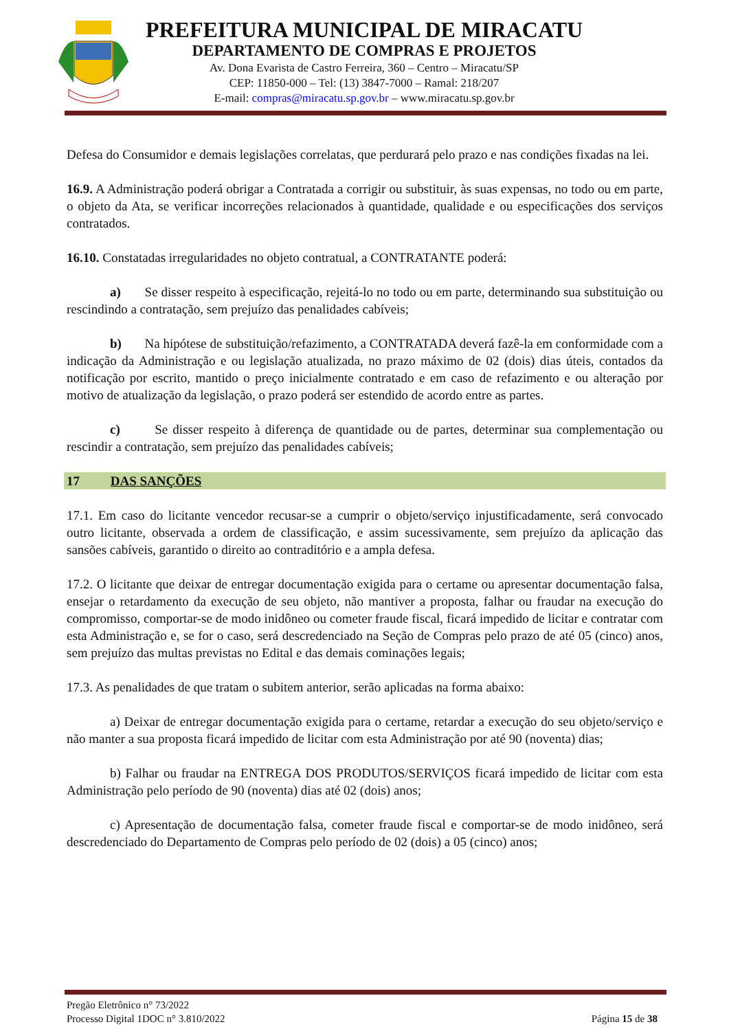PREFEITURA MUNICIPAL DE MIRACATU
DEPARTAMENTO DE COMPRAS E PROJETOS
Av. Dona Evarista de Castro Ferreira, 360 – Centro – Miracatu/SP
CEP: 11850-000 – Tel: (13) 3847-7000 – Ramal: 218/207
E-mail: compras@miracatu.sp.gov.br – www.miracatu.sp.gov.br
Defesa do Consumidor e demais legislações correlatas, que perdurará pelo prazo e nas condições fixadas na lei.
16.9. A Administração poderá obrigar a Contratada a corrigir ou substituir, às suas expensas, no todo ou em parte, o objeto da Ata, se verificar incorreções relacionados à quantidade, qualidade e ou especificações dos serviços contratados.
16.10. Constatadas irregularidades no objeto contratual, a CONTRATANTE poderá:
a) Se disser respeito à especificação, rejeitá-lo no todo ou em parte, determinando sua substituição ou rescindindo a contratação, sem prejuízo das penalidades cabíveis;
b) Na hipótese de substituição/refazimento, a CONTRATADA deverá fazê-la em conformidade com a indicação da Administração e ou legislação atualizada, no prazo máximo de 02 (dois) dias úteis, contados da notificação por escrito, mantido o preço inicialmente contratado e em caso de refazimento e ou alteração por motivo de atualização da legislação, o prazo poderá ser estendido de acordo entre as partes.
c) Se disser respeito à diferença de quantidade ou de partes, determinar sua complementação ou rescindir a contratação, sem prejuízo das penalidades cabíveis;
17 DAS SANÇÕES
17.1. Em caso do licitante vencedor recusar-se a cumprir o objeto/serviço injustificadamente, será convocado outro licitante, observada a ordem de classificação, e assim sucessivamente, sem prejuízo da aplicação das sansões cabíveis, garantido o direito ao contraditório e a ampla defesa.
17.2. O licitante que deixar de entregar documentação exigida para o certame ou apresentar documentação falsa, ensejar o retardamento da execução de seu objeto, não mantiver a proposta, falhar ou fraudar na execução do compromisso, comportar-se de modo inidôneo ou cometer fraude fiscal, ficará impedido de licitar e contratar com esta Administração e, se for o caso, será descredenciado na Seção de Compras pelo prazo de até 05 (cinco) anos, sem prejuízo das multas previstas no Edital e das demais cominações legais;
17.3. As penalidades de que tratam o subitem anterior, serão aplicadas na forma abaixo:
a) Deixar de entregar documentação exigida para o certame, retardar a execução do seu objeto/serviço e não manter a sua proposta ficará impedido de licitar com esta Administração por até 90 (noventa) dias;
b) Falhar ou fraudar na ENTREGA DOS PRODUTOS/SERVIÇOS ficará impedido de licitar com esta Administração pelo período de 90 (noventa) dias até 02 (dois) anos;
c) Apresentação de documentação falsa, cometer fraude fiscal e comportar-se de modo inidôneo, será descredenciado do Departamento de Compras pelo período de 02 (dois) a 05 (cinco) anos;
Pregão Eletrônico n° 73/2022
Processo Digital 1DOC n° 3.810/2022 Página 15 de 38